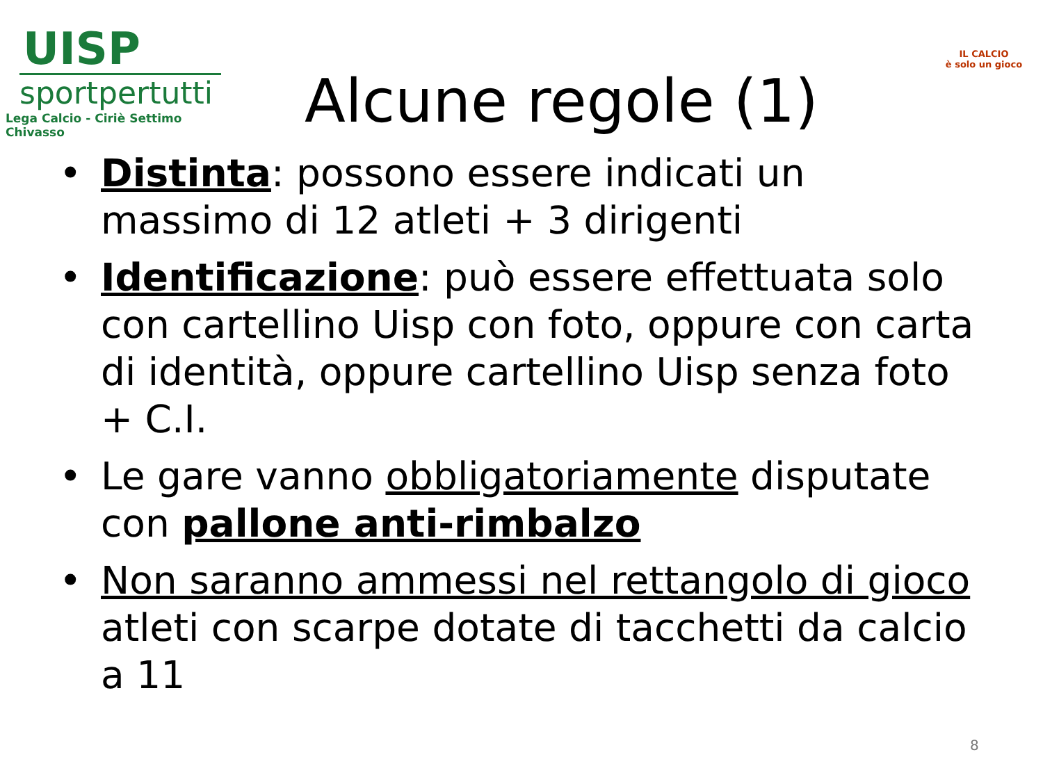UISP
sportpertutti
Lega Calcio - Ciriè Settimo Chivasso
Alcune regole (1)
IL CALCIO
è solo un gioco
• Distinta: possono essere indicati un massimo di 12 atleti + 3 dirigenti
• Identificazione: può essere effettuata solo con cartellino Uisp con foto, oppure con carta di identità, oppure cartellino Uisp senza foto + C.I.
• Le gare vanno obbligatoriamente disputate con pallone anti-rimbalzo
• Non saranno ammessi nel rettangolo di gioco atleti con scarpe dotate di tacchetti da calcio a 11
8